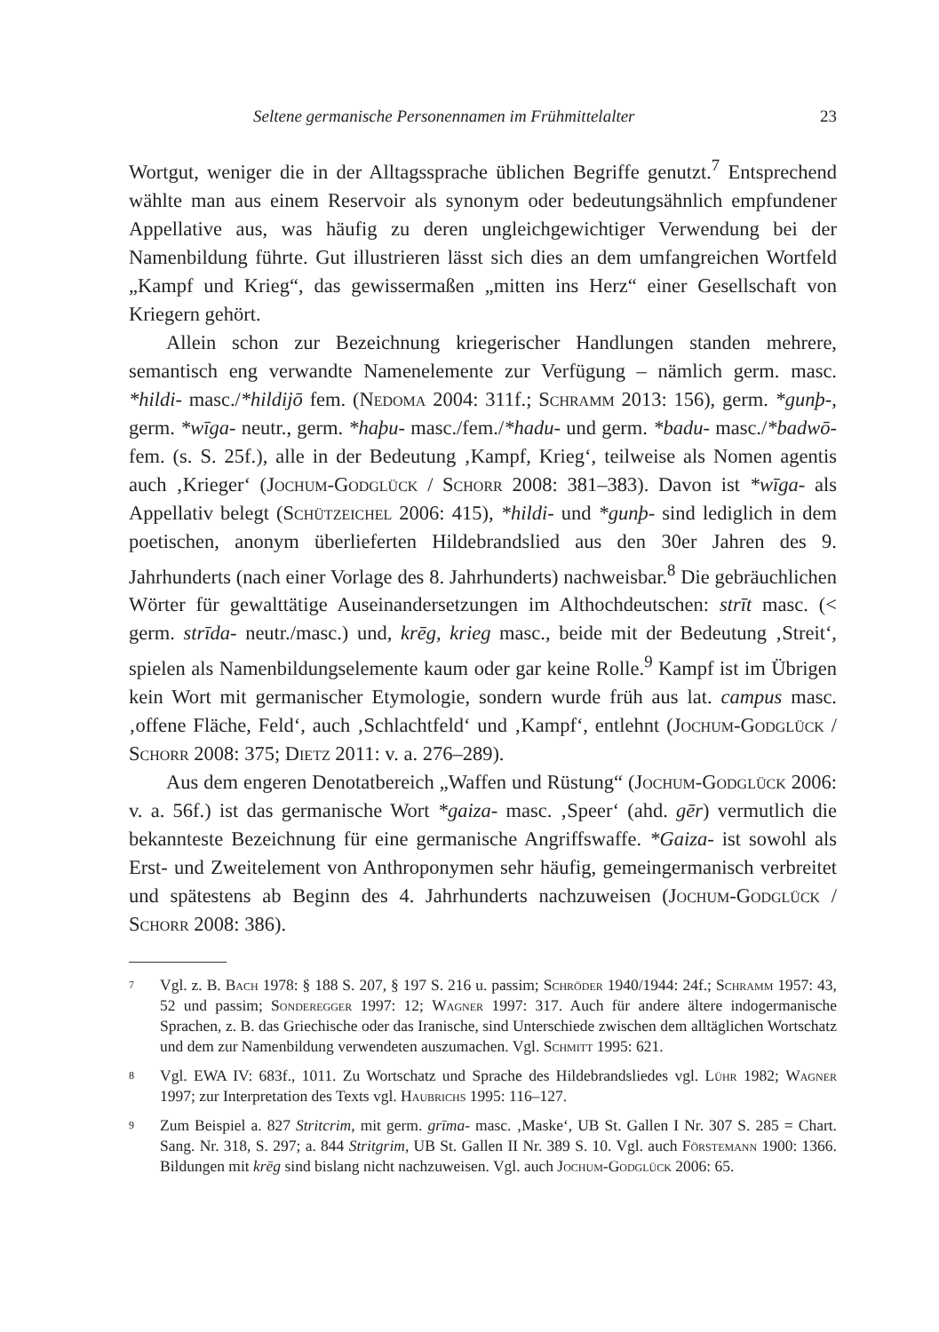Seltene germanische Personennamen im Frühmittelalter 23
Wortgut, weniger die in der Alltagssprache üblichen Begriffe genutzt.<sup>7</sup> Entsprechend wählte man aus einem Reservoir als synonym oder bedeutungsähnlich empfundener Appellative aus, was häufig zu deren ungleichgewichtiger Verwendung bei der Namenbildung führte. Gut illustrieren lässt sich dies an dem umfangreichen Wortfeld „Kampf und Krieg“, das gewissermaßen „mitten ins Herz“ einer Gesellschaft von Kriegern gehört.
Allein schon zur Bezeichnung kriegerischer Handlungen standen mehrere, semantisch eng verwandte Namenelemente zur Verfügung – nämlich germ. masc. *hildi- masc./*hildijō fem. (Nedoma 2004: 311f.; Schramm 2013: 156), germ. *gunþ-, germ. *wīga- neutr., germ. *haþu- masc./fem./*hadu- und germ. *badu- masc./*badwō- fem. (s. S. 25f.), alle in der Bedeutung ‚Kampf, Krieg‘, teilweise als Nomen agentis auch ‚Krieger‘ (Jochum-Godglück / Schorr 2008: 381–383). Davon ist *wīga- als Appellativ belegt (Schützeichel 2006: 415), *hildi- und *gunþ- sind lediglich in dem poetischen, anonym überlieferten Hildebrandslied aus den 30er Jahren des 9. Jahrhunderts (nach einer Vorlage des 8. Jahrhunderts) nachweisbar.<sup>8</sup> Die gebräuchlichen Wörter für gewalttätige Auseinandersetzungen im Althochdeutschen: strīt masc. (< germ. strīda- neutr./masc.) und, krēg, krieg masc., beide mit der Bedeutung ‚Streit‘, spielen als Namenbildungselemente kaum oder gar keine Rolle.<sup>9</sup> Kampf ist im Übrigen kein Wort mit germanischer Etymologie, sondern wurde früh aus lat. campus masc. ‚offene Fläche, Feld‘, auch ‚Schlachtfeld‘ und ‚Kampf‘, entlehnt (Jochum-Godglück / Schorr 2008: 375; Dietz 2011: v. a. 276–289).
Aus dem engeren Denotatbereich „Waffen und Rüstung“ (Jochum-Godglück 2006: v. a. 56f.) ist das germanische Wort *gaiza- masc. ‚Speer‘ (ahd. gēr) vermutlich die bekannteste Bezeichnung für eine germanische Angriffswaffe. *Gaiza- ist sowohl als Erst- und Zweitelement von Anthroponymen sehr häufig, gemeingermanisch verbreitet und spätestens ab Beginn des 4. Jahrhunderts nachzuweisen (Jochum-Godglück / Schorr 2008: 386).
<sup>7</sup>
Vgl. z. B. Bach 1978: § 188 S. 207, § 197 S. 216 u. passim; Schröder 1940/1944: 24f.; Schramm 1957: 43, 52 und passim; Sonderegger 1997: 12; Wagner 1997: 317. Auch für andere ältere indogermanische Sprachen, z. B. das Griechische oder das Iranische, sind Unterschiede zwischen dem alltäglichen Wortschatz und dem zur Namenbildung verwendeten auszumachen. Vgl. Schmitt 1995: 621.
<sup>8</sup>
Vgl. EWA IV: 683f., 1011. Zu Wortschatz und Sprache des Hildebrandsliedes vgl. Lühr 1982; Wagner 1997; zur Interpretation des Texts vgl. Haubrichs 1995: 116–127.
<sup>9</sup>
Zum Beispiel a. 827 Stritcrim, mit germ. grīma- masc. ‚Maske‘, UB St. Gallen I Nr. 307 S. 285 = Chart. Sang. Nr. 318, S. 297; a. 844 Stritgrim, UB St. Gallen II Nr. 389 S. 10. Vgl. auch Förstemann 1900: 1366. Bildungen mit krēg sind bislang nicht nachzuweisen. Vgl. auch Jochum-Godglück 2006: 65.